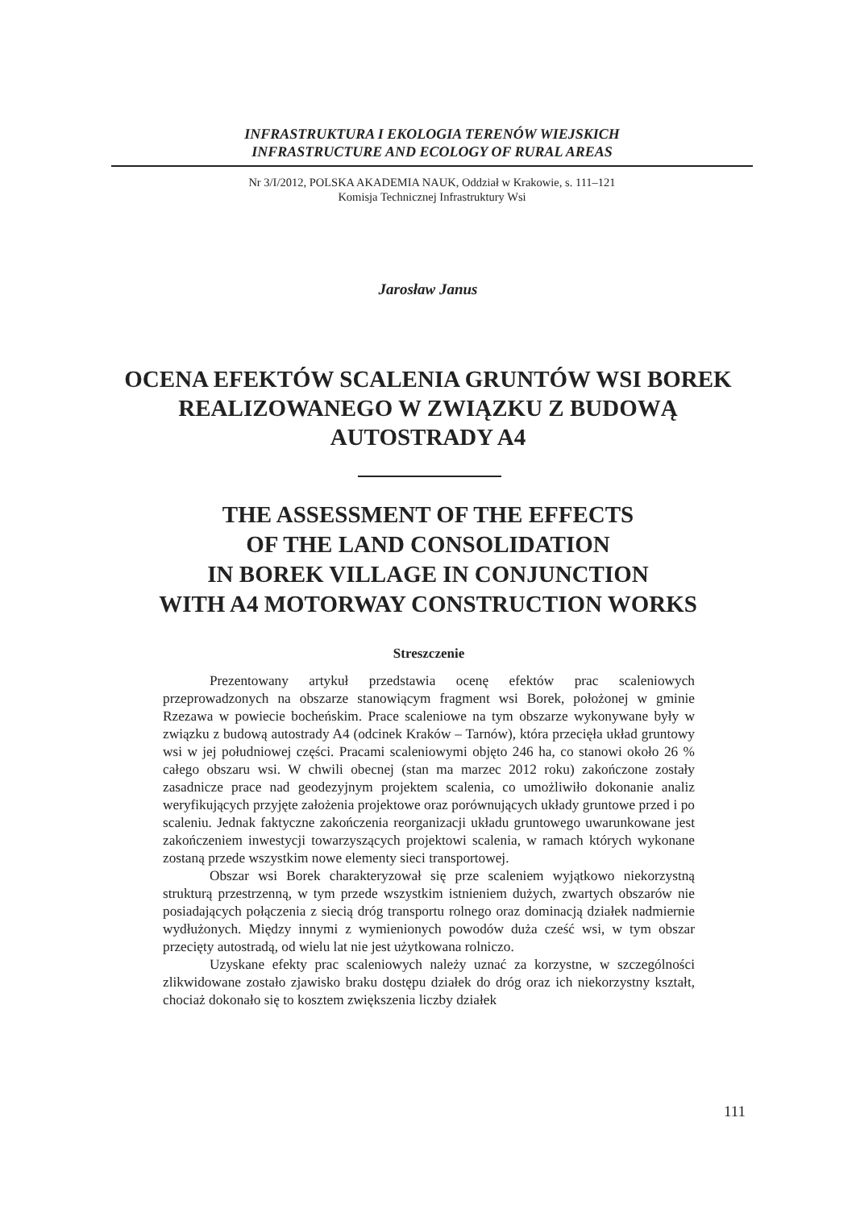INFRASTRUKTURA I EKOLOGIA TERENÓW WIEJSKICH
INFRASTRUCTURE AND ECOLOGY OF RURAL AREAS
Nr 3/I/2012, POLSKA AKADEMIA NAUK, Oddział w Krakowie, s. 111–121
Komisja Technicznej Infrastruktury Wsi
Jarosław Janus
OCENA EFEKTÓW SCALENIA GRUNTÓW WSI BOREK
REALIZOWANEGO W ZWIĄZKU Z BUDOWĄ
AUTOSTRADY A4
THE ASSESSMENT OF THE EFFECTS
OF THE LAND CONSOLIDATION
IN BOREK VILLAGE IN CONJUNCTION
WITH A4 MOTORWAY CONSTRUCTION WORKS
Streszczenie
Prezentowany artykuł przedstawia ocenę efektów prac scaleniowych przeprowadzonych na obszarze stanowiącym fragment wsi Borek, położonej w gminie Rzezawa w powiecie bocheńskim. Prace scaleniowe na tym obszarze wykonywane były w związku z budową autostrady A4 (odcinek Kraków – Tarnów), która przecięła układ gruntowy wsi w jej południowej części. Pracami scaleniowymi objęto 246 ha, co stanowi około 26 % całego obszaru wsi. W chwili obecnej (stan ma marzec 2012 roku) zakończone zostały zasadnicze prace nad geodezyjnym projektem scalenia, co umożliwiło dokonanie analiz weryfikujących przyjęte założenia projektowe oraz porównujących układy gruntowe przed i po scaleniu. Jednak faktyczne zakończenia reorganizacji układu gruntowego uwarunkowane jest zakończeniem inwestycji towarzyszących projektowi scalenia, w ramach których wykonane zostaną przede wszystkim nowe elementy sieci transportowej.
Obszar wsi Borek charakteryzował się prze scaleniem wyjątkowo niekorzystną strukturą przestrzenną, w tym przede wszystkim istnieniem dużych, zwartych obszarów nie posiadających połączenia z siecią dróg transportu rolnego oraz dominacją działek nadmiernie wydłużonych. Między innymi z wymienionych powodów duża cześć wsi, w tym obszar przecięty autostradą, od wielu lat nie jest użytkowana rolniczo.
Uzyskane efekty prac scaleniowych należy uznać za korzystne, w szczególności zlikwidowane zostało zjawisko braku dostępu działek do dróg oraz ich niekorzystny kształt, chociaż dokonało się to kosztem zwiększenia liczby działek
111